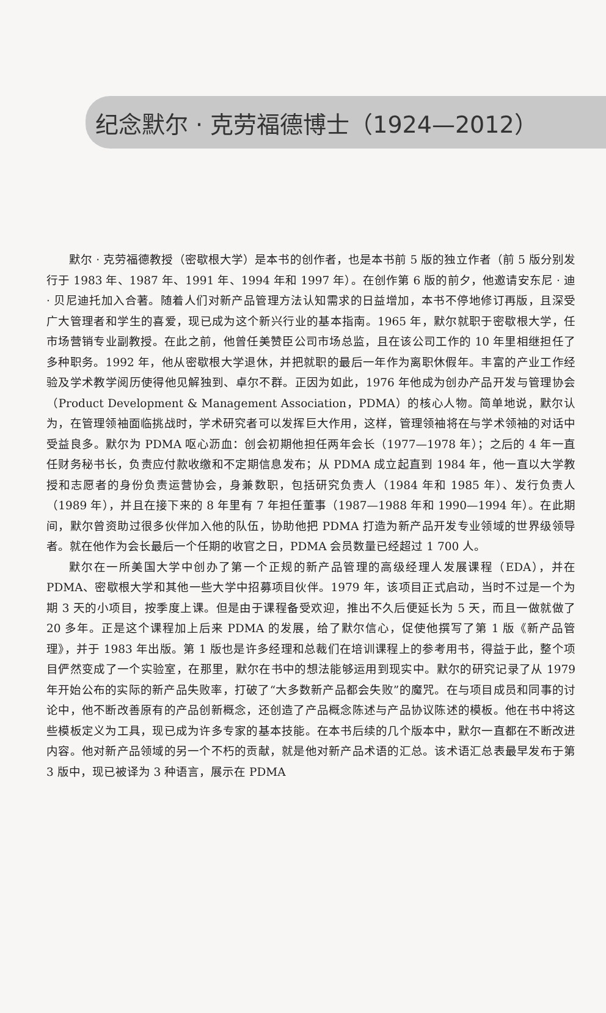纪念默尔 · 克劳福德博士（1924—2012）
默尔 · 克劳福德教授（密歇根大学）是本书的创作者，也是本书前 5 版的独立作者（前 5 版分别发行于 1983 年、1987 年、1991 年、1994 年和 1997 年）。在创作第 6 版的前夕，他邀请安东尼 · 迪 · 贝尼迪托加入合著。随着人们对新产品管理方法认知需求的日益增加，本书不停地修订再版，且深受广大管理者和学生的喜爱，现已成为这个新兴行业的基本指南。1965 年，默尔就职于密歇根大学，任市场营销专业副教授。在此之前，他曾任美赞臣公司市场总监，且在该公司工作的 10 年里相继担任了多种职务。1992 年，他从密歇根大学退休，并把就职的最后一年作为离职休假年。丰富的产业工作经验及学术教学阅历使得他见解独到、卓尔不群。正因为如此，1976 年他成为创办产品开发与管理协会（Product Development & Management Association，PDMA）的核心人物。简单地说，默尔认为，在管理领袖面临挑战时，学术研究者可以发挥巨大作用，这样，管理领袖将在与学术领袖的对话中受益良多。默尔为 PDMA 呕心沥血：创会初期他担任两年会长（1977—1978 年）；之后的 4 年一直任财务秘书长，负责应付款收缴和不定期信息发布；从 PDMA 成立起直到 1984 年，他一直以大学教授和志愿者的身份负责运营协会，身兼数职，包括研究负责人（1984 年和 1985 年）、发行负责人（1989 年），并且在接下来的 8 年里有 7 年担任董事（1987—1988 年和 1990—1994 年）。在此期间，默尔曾资助过很多伙伴加入他的队伍，协助他把 PDMA 打造为新产品开发专业领域的世界级领导者。就在他作为会长最后一个任期的收官之日，PDMA 会员数量已经超过 1 700 人。
默尔在一所美国大学中创办了第一个正规的新产品管理的高级经理人发展课程（EDA），并在 PDMA、密歇根大学和其他一些大学中招募项目伙伴。1979 年，该项目正式启动，当时不过是一个为期 3 天的小项目，按季度上课。但是由于课程备受欢迎，推出不久后便延长为 5 天，而且一做就做了 20 多年。正是这个课程加上后来 PDMA 的发展，给了默尔信心，促使他撰写了第 1 版《新产品管理》，并于 1983 年出版。第 1 版也是许多经理和总裁们在培训课程上的参考用书，得益于此，整个项目俨然变成了一个实验室，在那里，默尔在书中的想法能够运用到现实中。默尔的研究记录了从 1979 年开始公布的实际的新产品失败率，打破了“大多数新产品都会失败”的魔咒。在与项目成员和同事的讨论中，他不断改善原有的产品创新概念，还创造了产品概念陈述与产品协议陈述的模板。他在书中将这些模板定义为工具，现已成为许多专家的基本技能。在本书后续的几个版本中，默尔一直都在不断改进内容。他对新产品领域的另一个不朽的贡献，就是他对新产品术语的汇总。该术语汇总表最早发布于第 3 版中，现已被译为 3 种语言，展示在 PDMA